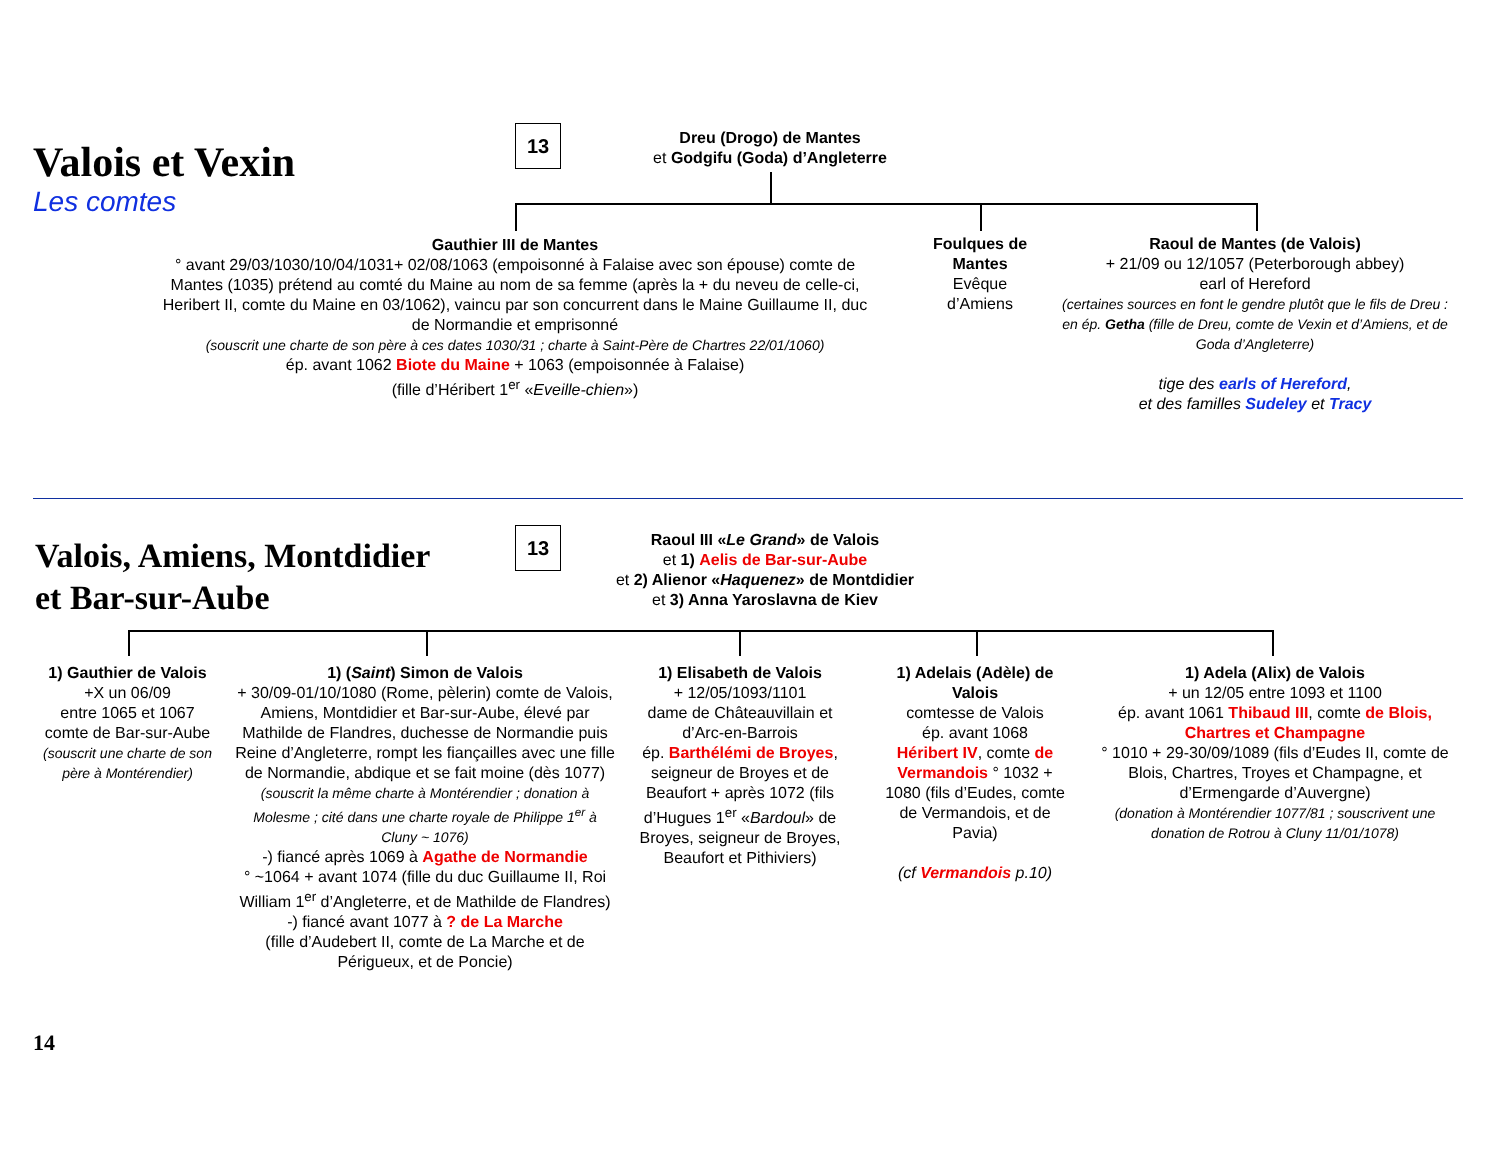Valois et Vexin
Les comtes
13
Dreu (Drogo) de Mantes
et Godgifu (Goda) d’Angleterre
Gauthier III de Mantes
° avant 29/03/1030/10/04/1031+ 02/08/1063 (empoisonné à Falaise avec son épouse) comte de Mantes (1035) prétend au comté du Maine au nom de sa femme (après la + du neveu de celle-ci, Heribert II, comte du Maine en 03/1062), vaincu par son concurrent dans le Maine Guillaume II, duc de Normandie et emprisonné
(souscrit une charte de son père à ces dates 1030/31 ; charte à Saint-Père de Chartres 22/01/1060)
ép. avant 1062 Biote du Maine + 1063 (empoisonnée à Falaise)
(fille d’Héribert 1<sup>er</sup> «Eveille-chien»)
Foulques de Mantes
Evêque d’Amiens
Raoul de Mantes (de Valois)
+ 21/09 ou 12/1057 (Peterborough abbey)
earl of Hereford
(certaines sources en font le gendre plutôt que le fils de Dreu : en ép. Getha (fille de Dreu, comte de Vexin et d’Amiens, et de Goda d’Angleterre)
tige des earls of Hereford,
et des familles Sudeley et Tracy
Valois, Amiens, Montdidier
et Bar-sur-Aube
13
Raoul III «Le Grand» de Valois
et 1) Aelis de Bar-sur-Aube
et 2) Alienor «Haquenez» de Montdidier
et 3) Anna Yaroslavna de Kiev
1) Gauthier de Valois
+X un 06/09
entre 1065 et 1067
comte de Bar-sur-Aube
(souscrit une charte de son père à Montérendier)
1) (Saint) Simon de Valois
+ 30/09-01/10/1080 (Rome, pèlerin) comte de Valois, Amiens, Montdidier et Bar-sur-Aube, élevé par Mathilde de Flandres, duchesse de Normandie puis Reine d’Angleterre, rompt les fiançailles avec une fille de Normandie, abdique et se fait moine (dès 1077)
(souscrit la même charte à Montérendier ; donation à Molesme ; cité dans une charte royale de Philippe 1<sup>er</sup> à Cluny ~ 1076)
-) fiancé après 1069 à Agathe de Normandie
° ~1064 + avant 1074 (fille du duc Guillaume II, Roi William 1<sup>er</sup> d’Angleterre, et de Mathilde de Flandres)
-) fiancé avant 1077 à ? de La Marche
(fille d’Audebert II, comte de La Marche et de Périgueux, et de Poncie)
1) Elisabeth de Valois
+ 12/05/1093/1101
dame de Châteauvillain et d’Arc-en-Barrois
ép. Barthélémi de Broyes, seigneur de Broyes et de Beaufort + après 1072 (fils d’Hugues 1<sup>er</sup> «Bardoul» de Broyes, seigneur de Broyes, Beaufort et Pithiviers)
1) Adelais (Adèle) de Valois
comtesse de Valois
ép. avant 1068
Héribert IV, comte de Vermandois ° 1032 + 1080 (fils d’Eudes, comte de Vermandois, et de Pavia)
(cf Vermandois p.10)
1) Adela (Alix) de Valois
+ un 12/05 entre 1093 et 1100
ép. avant 1061 Thibaud III, comte de Blois, Chartres et Champagne
° 1010 + 29-30/09/1089 (fils d’Eudes II, comte de Blois, Chartres, Troyes et Champagne, et d’Ermengarde d’Auvergne)
(donation à Montérendier 1077/81 ; souscrivent une donation de Rotrou à Cluny 11/01/1078)
14